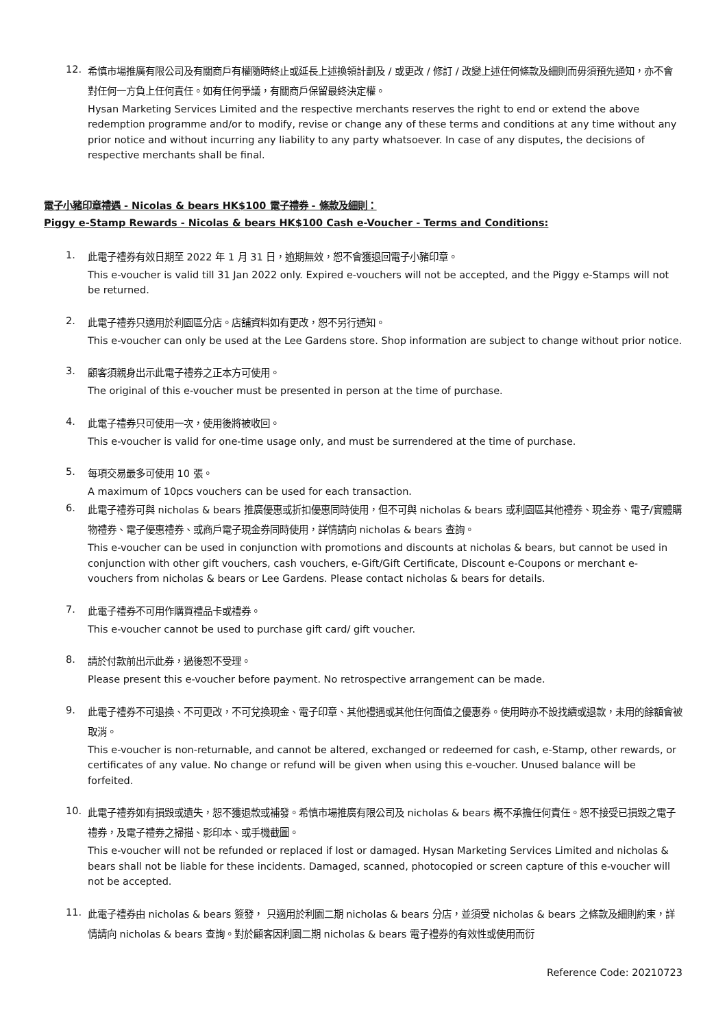12.
希慎市場推廣有限公司及有關商戶有權隨時終止或延長上述換領計劃及 / 或更改 / 修訂 / 改變上述任何條款及細則而毋須預先通知，亦不會對任何一方負上任何責任。如有任何爭議，有關商戶保留最終決定權。
Hysan Marketing Services Limited and the respective merchants reserves the right to end or extend the above redemption programme and/or to modify, revise or change any of these terms and conditions at any time without any prior notice and without incurring any liability to any party whatsoever. In case of any disputes, the decisions of respective merchants shall be final.
電子小豬印章禮遇 - Nicolas & bears HK$100 電子禮券 - 條款及細則：
Piggy e-Stamp Rewards - Nicolas & bears HK$100 Cash e-Voucher - Terms and Conditions:
1.
此電子禮券有效日期至 2022 年 1 月 31 日，逾期無效，恕不會獲退回電子小豬印章。
This e-voucher is valid till 31 Jan 2022 only. Expired e-vouchers will not be accepted, and the Piggy e-Stamps will not be returned.
2.
此電子禮券只適用於利園區分店。店舖資料如有更改，恕不另行通知。
This e-voucher can only be used at the Lee Gardens store. Shop information are subject to change without prior notice.
3.
顧客須親身出示此電子禮券之正本方可使用。
The original of this e-voucher must be presented in person at the time of purchase.
4.
此電子禮券只可使用一次，使用後將被收回。
This e-voucher is valid for one-time usage only, and must be surrendered at the time of purchase.
5.
每項交易最多可使用 10 張。
A maximum of 10pcs vouchers can be used for each transaction.
6.
此電子禮券可與 nicholas & bears 推廣優惠或折扣優惠同時使用，但不可與 nicholas & bears 或利園區其他禮券、現金券、電子/實體購物禮券、電子優惠禮券、或商戶電子現金券同時使用，詳情請向 nicholas & bears 查詢。
This e-voucher can be used in conjunction with promotions and discounts at nicholas & bears, but cannot be used in conjunction with other gift vouchers, cash vouchers, e-Gift/Gift Certificate, Discount e-Coupons or merchant e-vouchers from nicholas & bears or Lee Gardens. Please contact nicholas & bears for details.
7.
此電子禮券不可用作購買禮品卡或禮券。
This e-voucher cannot be used to purchase gift card/ gift voucher.
8.
請於付款前出示此券，過後恕不受理。
Please present this e-voucher before payment. No retrospective arrangement can be made.
9.
此電子禮券不可退換、不可更改，不可兌換現金、電子印章、其他禮遇或其他任何面值之優惠券。使用時亦不設找續或退款，未用的餘額會被取消。
This e-voucher is non-returnable, and cannot be altered, exchanged or redeemed for cash, e-Stamp, other rewards, or certificates of any value. No change or refund will be given when using this e-voucher. Unused balance will be forfeited.
10.
此電子禮券如有損毀或遺失，恕不獲退款或補發。希慎市場推廣有限公司及 nicholas & bears 概不承擔任何責任。恕不接受已損毀之電子禮券，及電子禮券之掃描、影印本、或手機截圖。
This e-voucher will not be refunded or replaced if lost or damaged. Hysan Marketing Services Limited and nicholas & bears shall not be liable for these incidents. Damaged, scanned, photocopied or screen capture of this e-voucher will not be accepted.
11.
此電子禮券由 nicholas & bears 簽發， 只適用於利園二期 nicholas & bears 分店，並須受 nicholas & bears 之條款及細則約束，詳情請向 nicholas & bears 查詢。對於顧客因利園二期 nicholas & bears 電子禮券的有效性或使用而衍
Reference Code: 20210723